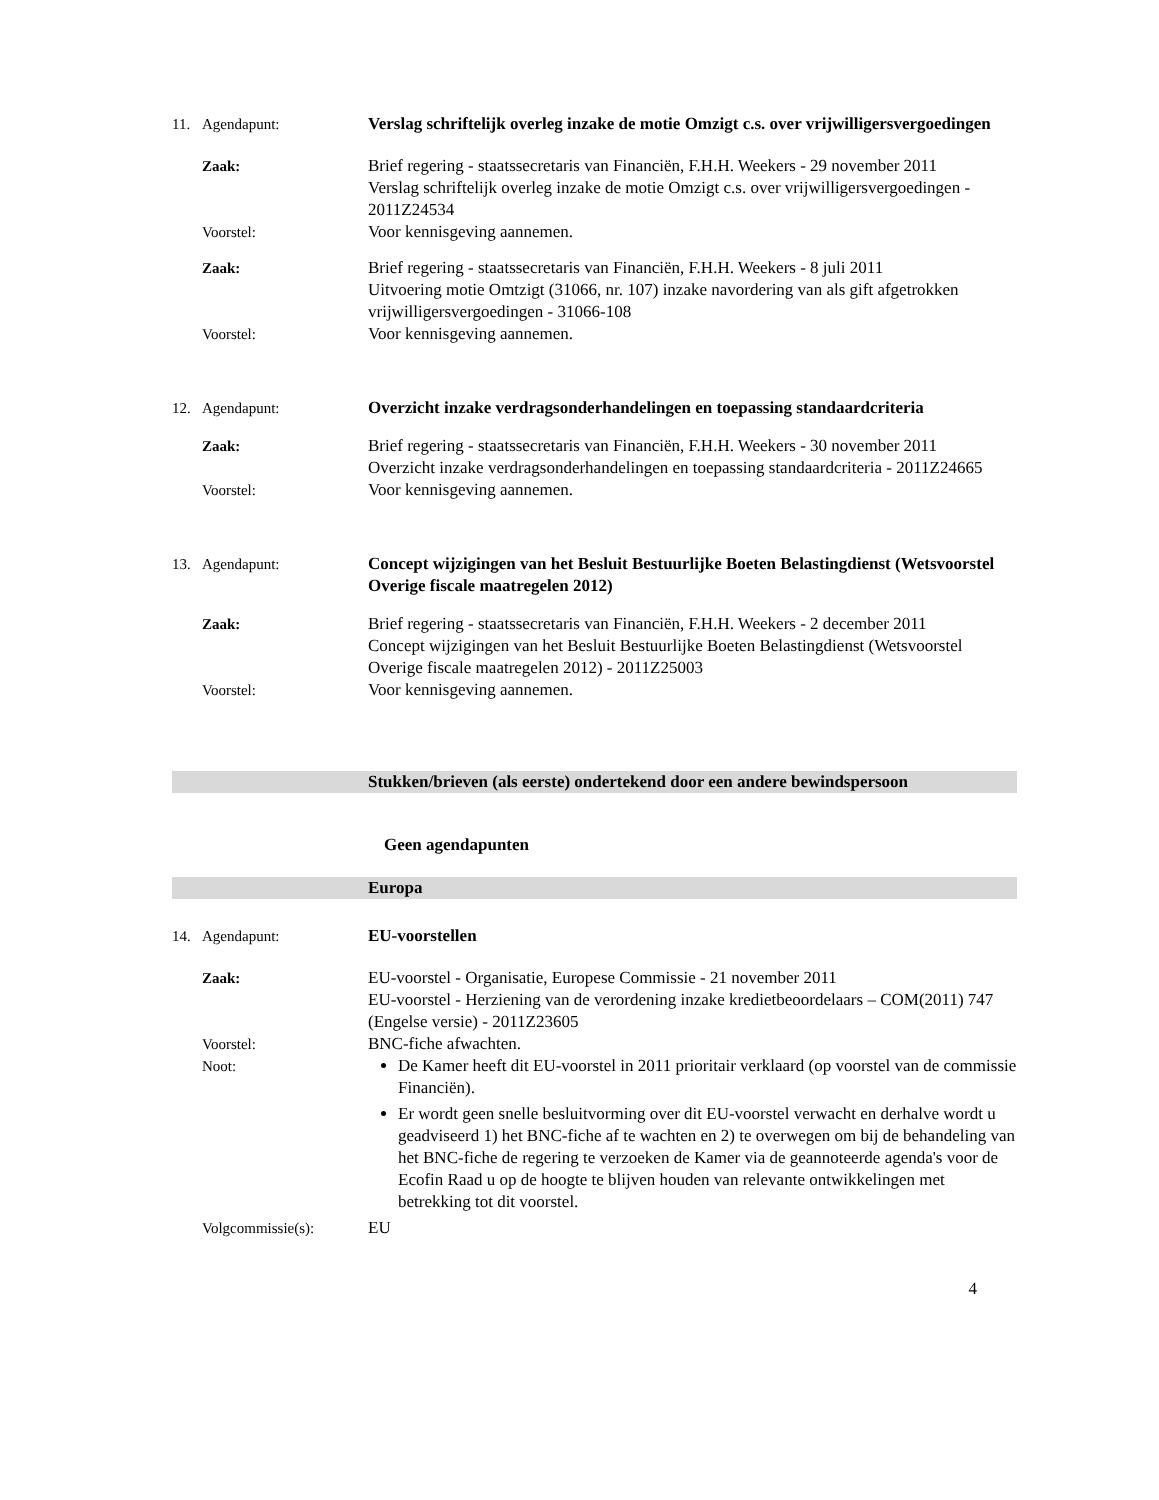11. Agendapunt: Verslag schriftelijk overleg inzake de motie Omzigt c.s. over vrijwilligersvergoedingen
Zaak: Brief regering - staatssecretaris van Financiën, F.H.H. Weekers - 29 november 2011
Verslag schriftelijk overleg inzake de motie Omzigt c.s. over vrijwilligersvergoedingen - 2011Z24534
Voorstel: Voor kennisgeving aannemen.
Zaak: Brief regering - staatssecretaris van Financiën, F.H.H. Weekers - 8 juli 2011
Uitvoering motie Omtzigt (31066, nr. 107) inzake navordering van als gift afgetrokken vrijwilligersvergoedingen - 31066-108
Voorstel: Voor kennisgeving aannemen.
12. Agendapunt: Overzicht inzake verdragsonderhandelingen en toepassing standaardcriteria
Zaak: Brief regering - staatssecretaris van Financiën, F.H.H. Weekers - 30 november 2011
Overzicht inzake verdragsonderhandelingen en toepassing standaardcriteria - 2011Z24665
Voorstel: Voor kennisgeving aannemen.
13. Agendapunt: Concept wijzigingen van het Besluit Bestuurlijke Boeten Belastingdienst (Wetsvoorstel Overige fiscale maatregelen 2012)
Zaak: Brief regering - staatssecretaris van Financiën, F.H.H. Weekers - 2 december 2011
Concept wijzigingen van het Besluit Bestuurlijke Boeten Belastingdienst (Wetsvoorstel Overige fiscale maatregelen 2012) - 2011Z25003
Voorstel: Voor kennisgeving aannemen.
Stukken/brieven (als eerste) ondertekend door een andere bewindspersoon
Geen agendapunten
Europa
14. Agendapunt: EU-voorstellen
Zaak: EU-voorstel - Organisatie, Europese Commissie - 21 november 2011
EU-voorstel - Herziening van de verordening inzake kredietbeoordelaars – COM(2011) 747 (Engelse versie) - 2011Z23605
Voorstel: BNC-fiche afwachten.
Noot: De Kamer heeft dit EU-voorstel in 2011 prioritair verklaard (op voorstel van de commissie Financiën).
Er wordt geen snelle besluitvorming over dit EU-voorstel verwacht en derhalve wordt u geadviseerd 1) het BNC-fiche af te wachten en 2) te overwegen om bij de behandeling van het BNC-fiche de regering te verzoeken de Kamer via de geannoteerde agenda's voor de Ecofin Raad u op de hoogte te blijven houden van relevante ontwikkelingen met betrekking tot dit voorstel.
Volgcommissie(s): EU
4